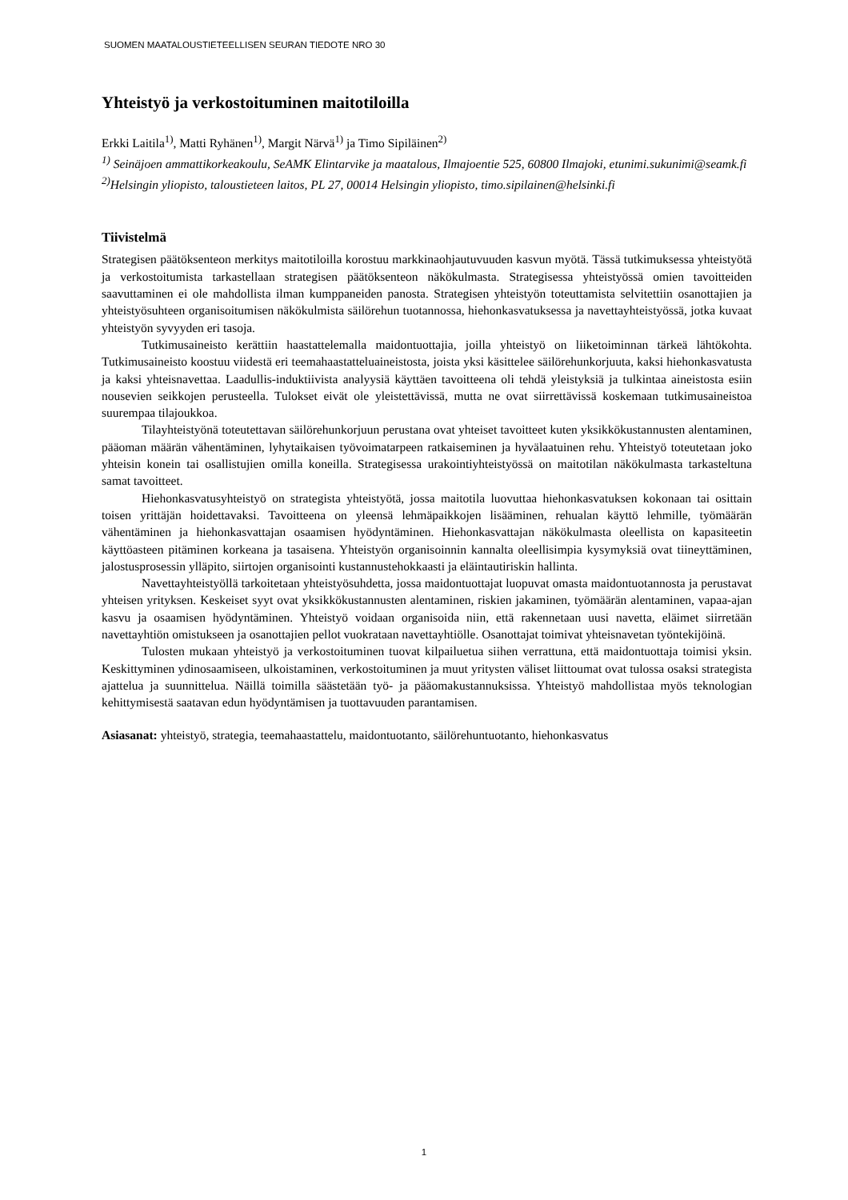SUOMEN MAATALOUSTIETEELLISEN SEURAN TIEDOTE NRO 30
Yhteistyö ja verkostoituminen maitotiloilla
Erkki Laitila<sup>1)</sup>, Matti Ryhänen<sup>1)</sup>, Margit Närvä<sup>1)</sup> ja Timo Sipiläinen<sup>2)</sup>
<sup>1)</sup> Seinäjoen ammattikorkeakoulu, SeAMK Elintarvike ja maatalous, Ilmajoentie 525, 60800 Ilmajoki, etunimi.sukunimi@seamk.fi
<sup>2)</sup> Helsingin yliopisto, taloustieteen laitos, PL 27, 00014 Helsingin yliopisto, timo.sipilainen@helsinki.fi
Tiivistelmä
Strategisen päätöksenteon merkitys maitotiloilla korostuu markkinaohjautuvuuden kasvun myötä. Tässä tutkimuksessa yhteistyötä ja verkostoitumista tarkastellaan strategisen päätöksenteon näkökulmasta. Strategisessa yhteistyössä omien tavoitteiden saavuttaminen ei ole mahdollista ilman kumppaneiden panosta. Strategisen yhteistyön toteuttamista selvitettiin osanottajien ja yhteistyösuhteen organisoitumisen näkökulmista säilörehun tuotannossa, hiehonkasvatuksessa ja navettayhteistyössä, jotka kuvaat yhteistyön syvyyden eri tasoja.
Tutkimusaineisto kerättiin haastattelemalla maidontuottajia, joilla yhteistyö on liiketoiminnan tärkeä lähtökohta. Tutkimusaineisto koostuu viidestä eri teemahaastatteluaineistosta, joista yksi käsittelee säilörehunkorjuuta, kaksi hiehonkasvatusta ja kaksi yhteisnavettaa. Laadullis-induktiivista analyysiä käyttäen tavoitteena oli tehdä yleistyksiä ja tulkintaa aineistosta esiin nousevien seikkojen perusteella. Tulokset eivät ole yleistettävissä, mutta ne ovat siirrettävissä koskemaan tutkimusaineistoa suurempaa tilajoukkoa.
Tilayhteistyönä toteutettavan säilörehunkorjuun perustana ovat yhteiset tavoitteet kuten yksikkökustannusten alentaminen, pääoman määrän vähentäminen, lyhytaikaisen työvoimatarpeen ratkaiseminen ja hyvälaatuinen rehu. Yhteistyö toteutetaan joko yhteisin konein tai osallistujien omilla koneilla. Strategisessa urakointiyhteistyössä on maitotilan näkökulmasta tarkasteltuna samat tavoitteet.
Hiehonkasvatusyhteistyö on strategista yhteistyötä, jossa maitotila luovuttaa hiehonkasvatuksen kokonaan tai osittain toisen yrittäjän hoidettavaksi. Tavoitteena on yleensä lehmäpaikkojen lisääminen, rehualan käyttö lehmille, työmäärän vähentäminen ja hiehonkasvattajan osaamisen hyödyntäminen. Hiehonkasvattajan näkökulmasta oleellista on kapasiteetin käyttöasteen pitäminen korkeana ja tasaisena. Yhteistyön organisoinnin kannalta oleellisimpia kysymyksiä ovat tiineyttäminen, jalostusprosessin ylläpito, siirtojen organisointi kustannustehokkaasti ja eläintautiriskin hallinta.
Navettayhteistyöllä tarkoitetaan yhteistyösuhdetta, jossa maidontuottajat luopuvat omasta maidontuotannosta ja perustavat yhteisen yrityksen. Keskeiset syyt ovat yksikkökustannusten alentaminen, riskien jakaminen, työmäärän alentaminen, vapaa-ajan kasvu ja osaamisen hyödyntäminen. Yhteistyö voidaan organisoida niin, että rakennetaan uusi navetta, eläimet siirretään navettayhtiön omistukseen ja osanottajien pellot vuokrataan navettayhtiölle. Osanottajat toimivat yhteisnavetan työntekijöinä.
Tulosten mukaan yhteistyö ja verkostoituminen tuovat kilpailuetua siihen verrattuna, että maidontuottaja toimisi yksin. Keskittyminen ydinosaamiseen, ulkoistaminen, verkostoituminen ja muut yritysten väliset liittoumat ovat tulossa osaksi strategista ajattelua ja suunnittelua. Näillä toimilla säästetään työ- ja pääomakustannuksissa. Yhteistyö mahdollistaa myös teknologian kehittymisestä saatavan edun hyödyntämisen ja tuottavuuden parantamisen.
Asiasanat: yhteistyö, strategia, teemahaastattelu, maidontuotanto, säilörehuntuotanto, hiehonkasvatus
1